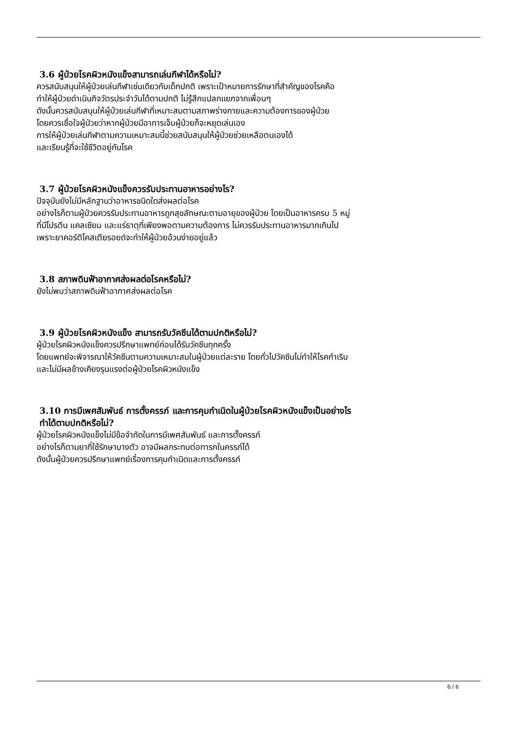3.6 ผู้ป่วยโรคผิวหนังแข็งสามารถเล่นกีฬาได้หรือไม่?
ควรสนับสนุนให้ผู้ป่วยเล่นกีฬาเช่นเดียวกับเด็กปกติ เพราะเป้าหมายการรักษาที่สำคัญของโรคคือ
ทำให้ผู้ป่วยดำเนินกิจวัตรประจำวันได้ตามปกติ ไม่รู้สึกแปลกแยกจากเพื่อนๆ
ดังนั้นควรสนับสนุนให้ผู้ป่วยเล่นกีฬาที่เหมาะสมตามสภาพร่างกายและความต้องการของผู้ป่วย
โดยควรเชื่อใจผู้ป่วยว่าหากผู้ป่วยมีอาการเจ็บผู้ป่วยก็จะหยุดเล่นเอง
การให้ผู้ป่วยเล่นกีฬาตามความเหมาะสมนี้ช่วยสนับสนุนให้ผู้ป่วยช่วยเหลือตนเองได้
และเรียนรู้ที่จะใช้ชีวิตอยู่กับโรค
3.7 ผู้ป่วยโรคผิวหนังแข็งควรรับประทานอาหารอย่างไร?
ปัจจุบันยังไม่มีหลักฐานว่าอาหารชนิดใดส่งผลต่อโรค
อย่างไรก็ตามผู้ป่วยควรรับประทานอาหารถูกสุขลักษณะตามอายุของผู้ป่วย โดยเป็นอาหารครบ 5 หมู่
ที่มีโปรตีน แคลเซียม และแร่ธาตุที่เพียงพอตามความต้องการ ไม่ควรรับประทานอาหารมากเกินไป
เพราะยาคอร์ติโคสเตียรอยด์จะทำให้ผู้ป่วยอ้วนง่ายอยู่แล้ว
3.8 สภาพดินฟ้าอากาศส่งผลต่อโรคหรือไม่?
ยังไม่พบว่าสภาพดินฟ้าอากาศส่งผลต่อโรค
3.9 ผู้ป่วยโรคผิวหนังแข็ง สามารถรับวัคซีนได้ตามปกติหรือไม่?
ผู้ป่วยโรคผิวหนังแข็งควรปรึกษาแพทย์ก่อนได้รับวัคซีนทุกครั้ง
โดยแพทย์จะพิจารณาให้วัคซีนตามความเหมาะสมในผู้ป่วยแต่ละราย โดยทั่วไปวัคซีนไม่ทำให้โรคกำเริบ
และไม่มีผลข้างเคียงรุนแรงต่อผู้ป่วยโรคผิวหนังแข็ง
3.10 การมีเพศสัมพันธ์ การตั้งครรภ์ และการคุมกำเนิดในผู้ป่วยโรคผิวหนังแข็งเป็นอย่างไร
ทำได้ตามปกติหรือไม่?
ผู้ป่วยโรคผิวหนังแข็งไม่มีข้อจำกัดในการมีเพศสัมพันธ์ และการตั้งครรภ์
อย่างไรก็ตามยาที่ใช้รักษาบางตัว อาจมีผลกระทบต่อทารกในครรภ์ได้
ดังนั้นผู้ป่วยควรปรึกษาแพทย์เรื่องการคุมกำเนิดและการตั้งครรภ์
6 / 6